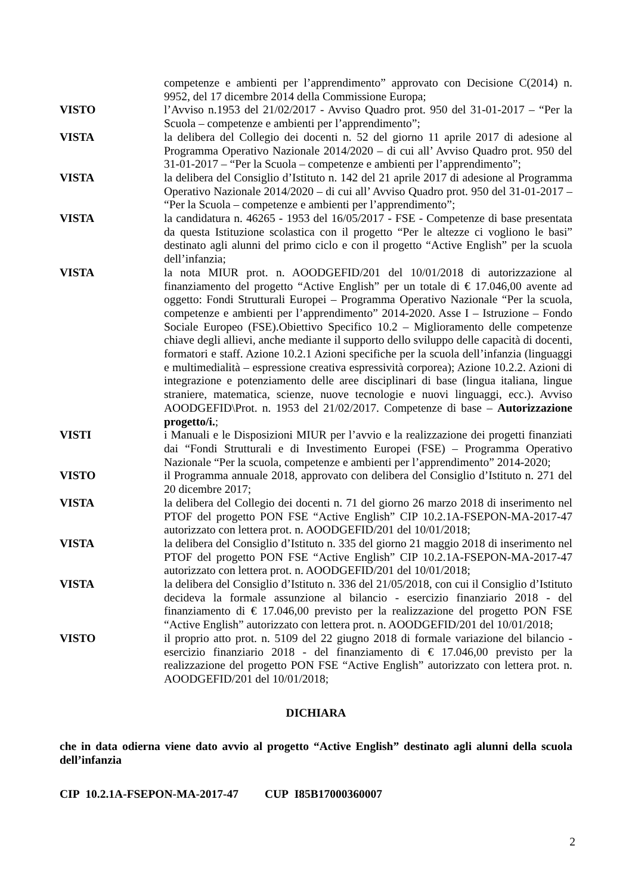competenze e ambienti per l’apprendimento” approvato con Decisione C(2014) n. 9952, del 17 dicembre 2014 della Commissione Europa;
VISTO l’Avviso n.1953 del 21/02/2017 - Avviso Quadro prot. 950 del 31-01-2017 – “Per la Scuola – competenze e ambienti per l’apprendimento”;
VISTA la delibera del Collegio dei docenti n. 52 del giorno 11 aprile 2017 di adesione al Programma Operativo Nazionale 2014/2020 – di cui all’ Avviso Quadro prot. 950 del 31-01-2017 – “Per la Scuola – competenze e ambienti per l’apprendimento”;
VISTA la delibera del Consiglio d’Istituto n. 142 del 21 aprile 2017 di adesione al Programma Operativo Nazionale 2014/2020 – di cui all’ Avviso Quadro prot. 950 del 31-01-2017 – “Per la Scuola – competenze e ambienti per l’apprendimento”;
VISTA la candidatura n. 46265 - 1953 del 16/05/2017 - FSE - Competenze di base presentata da questa Istituzione scolastica con il progetto “Per le altezze ci vogliono le basi” destinato agli alunni del primo ciclo e con il progetto “Active English” per la scuola dell’infanzia;
VISTA la nota MIUR prot. n. AOODGEFID/201 del 10/01/2018 di autorizzazione al finanziamento del progetto “Active English” per un totale di € 17.046,00 avente ad oggetto: Fondi Strutturali Europei – Programma Operativo Nazionale “Per la scuola, competenze e ambienti per l’apprendimento” 2014-2020. Asse I – Istruzione – Fondo Sociale Europeo (FSE).Obiettivo Specifico 10.2 – Miglioramento delle competenze chiave degli allievi, anche mediante il supporto dello sviluppo delle capacità di docenti, formatori e staff. Azione 10.2.1 Azioni specifiche per la scuola dell’infanzia (linguaggi e multimedialità – espressione creativa espressività corporea); Azione 10.2.2. Azioni di integrazione e potenziamento delle aree disciplinari di base (lingua italiana, lingue straniere, matematica, scienze, nuove tecnologie e nuovi linguaggi, ecc.). Avviso AOODGEFID\Prot. n. 1953 del 21/02/2017. Competenze di base – Autorizzazione progetto/i.;
VISTI i Manuali e le Disposizioni MIUR per l’avvio e la realizzazione dei progetti finanziati dai “Fondi Strutturali e di Investimento Europei (FSE) – Programma Operativo Nazionale “Per la scuola, competenze e ambienti per l’apprendimento” 2014-2020;
VISTO il Programma annuale 2018, approvato con delibera del Consiglio d’Istituto n. 271 del 20 dicembre 2017;
VISTA la delibera del Collegio dei docenti n. 71 del giorno 26 marzo 2018 di inserimento nel PTOF del progetto PON FSE “Active English” CIP 10.2.1A-FSEPON-MA-2017-47 autorizzato con lettera prot. n. AOODGEFID/201 del 10/01/2018;
VISTA la delibera del Consiglio d’Istituto n. 335 del giorno 21 maggio 2018 di inserimento nel PTOF del progetto PON FSE “Active English” CIP 10.2.1A-FSEPON-MA-2017-47 autorizzato con lettera prot. n. AOODGEFID/201 del 10/01/2018;
VISTA la delibera del Consiglio d’Istituto n. 336 del 21/05/2018, con cui il Consiglio d’Istituto decideva la formale assunzione al bilancio - esercizio finanziario 2018 - del finanziamento di € 17.046,00 previsto per la realizzazione del progetto PON FSE “Active English” autorizzato con lettera prot. n. AOODGEFID/201 del 10/01/2018;
VISTO il proprio atto prot. n. 5109 del 22 giugno 2018 di formale variazione del bilancio - esercizio finanziario 2018 - del finanziamento di € 17.046,00 previsto per la realizzazione del progetto PON FSE “Active English” autorizzato con lettera prot. n. AOODGEFID/201 del 10/01/2018;
DICHIARA
che in data odierna viene dato avvio al progetto “Active English” destinato agli alunni della scuola dell’infanzia
CIP 10.2.1A-FSEPON-MA-2017-47 CUP I85B17000360007
2